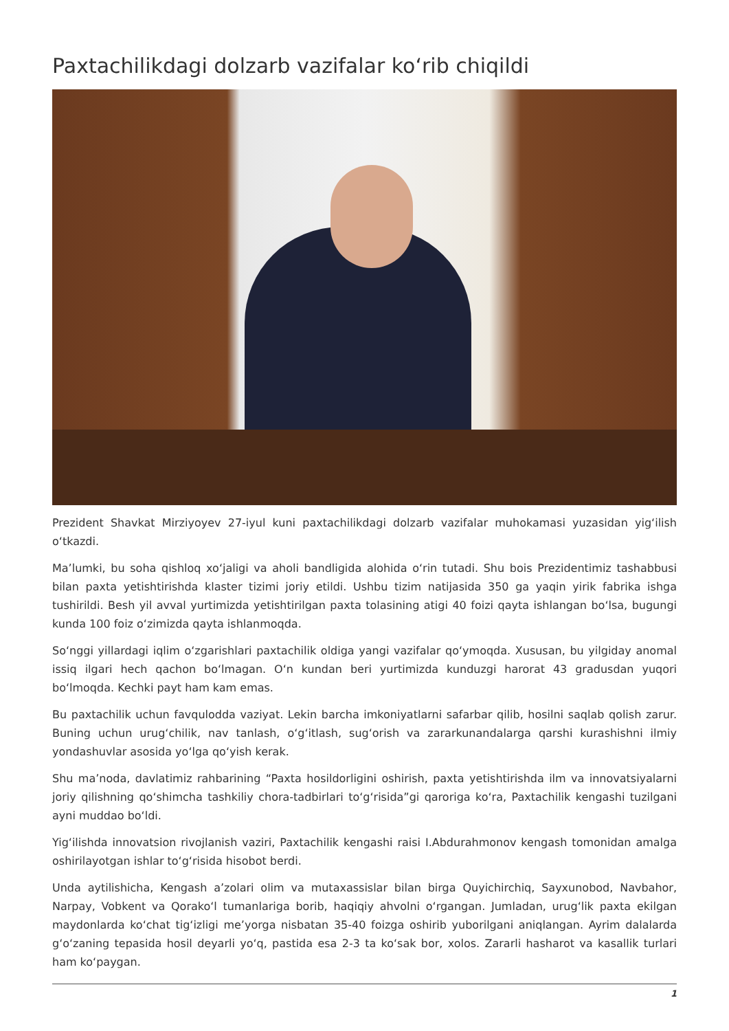Paxtachilikdagi dolzarb vazifalar ko‘rib chiqildi
Prezident Shavkat Mirziyoyev 27-iyul kuni paxtachilikdagi dolzarb vazifalar muhokamasi yuzasidan yig‘ilish o‘tkazdi.
Ma’lumki, bu soha qishloq xo‘jaligi va aholi bandligida alohida o‘rin tutadi. Shu bois Prezidentimiz tashabbusi bilan paxta yetishtirishda klaster tizimi joriy etildi. Ushbu tizim natijasida 350 ga yaqin yirik fabrika ishga tushirildi. Besh yil avval yurtimizda yetishtirilgan paxta tolasining atigi 40 foizi qayta ishlangan bo‘lsa, bugungi kunda 100 foiz o‘zimizda qayta ishlanmoqda.
So‘nggi yillardagi iqlim o‘zgarishlari paxtachilik oldiga yangi vazifalar qo‘ymoqda. Xususan, bu yilgiday anomal issiq ilgari hech qachon bo‘lmagan. O‘n kundan beri yurtimizda kunduzgi harorat 43 gradusdan yuqori bo‘lmoqda. Kechki payt ham kam emas.
Bu paxtachilik uchun favqulodda vaziyat. Lekin barcha imkoniyatlarni safarbar qilib, hosilni saqlab qolish zarur. Buning uchun urug‘chilik, nav tanlash, o‘g‘itlash, sug‘orish va zararkunandalarga qarshi kurashishni ilmiy yondashuvlar asosida yo‘lga qo‘yish kerak.
Shu ma’noda, davlatimiz rahbarining “Paxta hosildorligini oshirish, paxta yetishtirishda ilm va innovatsiyalarni joriy qilishning qo‘shimcha tashkiliy chora-tadbirlari to‘g‘risida”gi qaroriga ko‘ra, Paxtachilik kengashi tuzilgani ayni muddao bo‘ldi.
Yig‘ilishda innovatsion rivojlanish vaziri, Paxtachilik kengashi raisi I.Abdurahmonov kengash tomonidan amalga oshirilayotgan ishlar to‘g‘risida hisobot berdi.
Unda aytilishicha, Kengash a’zolari olim va mutaxassislar bilan birga Quyichirchiq, Sayxunobod, Navbahor, Narpay, Vobkent va Qorako‘l tumanlariga borib, haqiqiy ahvolni o‘rgangan. Jumladan, urug‘lik paxta ekilgan maydonlarda ko‘chat tig‘izligi me’yorga nisbatan 35-40 foizga oshirib yuborilgani aniqlangan. Ayrim dalalarda g‘o‘zaning tepasida hosil deyarli yo‘q, pastida esa 2-3 ta ko‘sak bor, xolos. Zararli hasharot va kasallik turlari ham ko‘paygan.
1